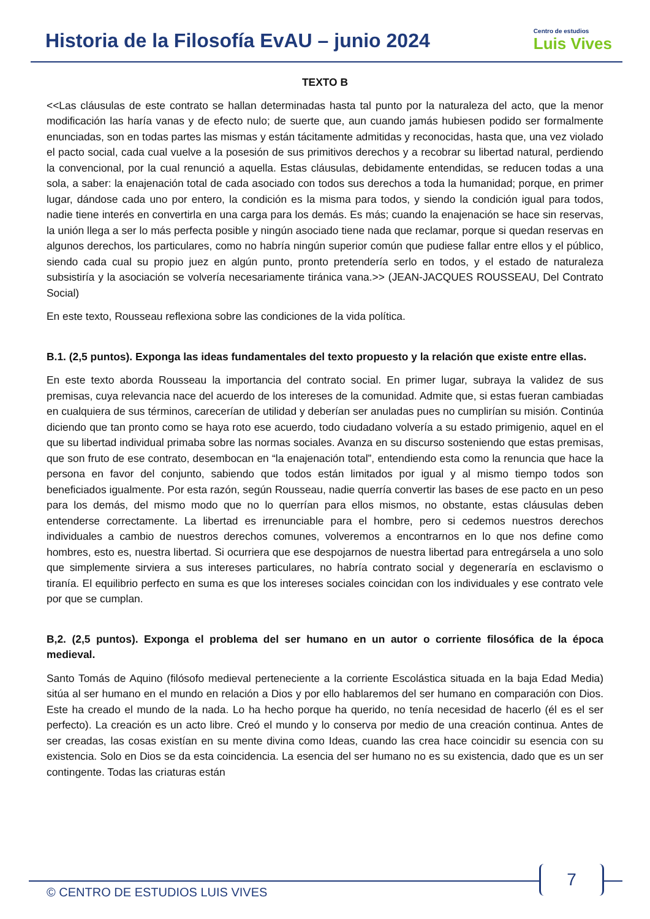Historia de la Filosofía EvAU – junio 2024
Centro de estudios
Luis Vives
TEXTO B
<<Las cláusulas de este contrato se hallan determinadas hasta tal punto por la naturaleza del acto, que la menor modificación las haría vanas y de efecto nulo; de suerte que, aun cuando jamás hubiesen podido ser formalmente enunciadas, son en todas partes las mismas y están tácitamente admitidas y reconocidas, hasta que, una vez violado el pacto social, cada cual vuelve a la posesión de sus primitivos derechos y a recobrar su libertad natural, perdiendo la convencional, por la cual renunció a aquella. Estas cláusulas, debidamente entendidas, se reducen todas a una sola, a saber: la enajenación total de cada asociado con todos sus derechos a toda la humanidad; porque, en primer lugar, dándose cada uno por entero, la condición es la misma para todos, y siendo la condición igual para todos, nadie tiene interés en convertirla en una carga para los demás. Es más; cuando la enajenación se hace sin reservas, la unión llega a ser lo más perfecta posible y ningún asociado tiene nada que reclamar, porque si quedan reservas en algunos derechos, los particulares, como no habría ningún superior común que pudiese fallar entre ellos y el público, siendo cada cual su propio juez en algún punto, pronto pretendería serlo en todos, y el estado de naturaleza subsistiría y la asociación se volvería necesariamente tiránica vana.>> (JEAN-JACQUES ROUSSEAU, Del Contrato Social)
En este texto, Rousseau reflexiona sobre las condiciones de la vida política.
B.1. (2,5 puntos). Exponga las ideas fundamentales del texto propuesto y la relación que existe entre ellas.
En este texto aborda Rousseau la importancia del contrato social. En primer lugar, subraya la validez de sus premisas, cuya relevancia nace del acuerdo de los intereses de la comunidad. Admite que, si estas fueran cambiadas en cualquiera de sus términos, carecerían de utilidad y deberían ser anuladas pues no cumplirían su misión. Continúa diciendo que tan pronto como se haya roto ese acuerdo, todo ciudadano volvería a su estado primigenio, aquel en el que su libertad individual primaba sobre las normas sociales. Avanza en su discurso sosteniendo que estas premisas, que son fruto de ese contrato, desembocan en “la enajenación total”, entendiendo esta como la renuncia que hace la persona en favor del conjunto, sabiendo que todos están limitados por igual y al mismo tiempo todos son beneficiados igualmente. Por esta razón, según Rousseau, nadie querría convertir las bases de ese pacto en un peso para los demás, del mismo modo que no lo querrían para ellos mismos, no obstante, estas cláusulas deben entenderse correctamente. La libertad es irrenunciable para el hombre, pero si cedemos nuestros derechos individuales a cambio de nuestros derechos comunes, volveremos a encontrarnos en lo que nos define como hombres, esto es, nuestra libertad. Si ocurriera que ese despojarnos de nuestra libertad para entregársela a uno solo que simplemente sirviera a sus intereses particulares, no habría contrato social y degeneraría en esclavismo o tiranía. El equilibrio perfecto en suma es que los intereses sociales coincidan con los individuales y ese contrato vele por que se cumplan.
B,2. (2,5 puntos). Exponga el problema del ser humano en un autor o corriente filosófica de la época medieval.
Santo Tomás de Aquino (filósofo medieval perteneciente a la corriente Escolástica situada en la baja Edad Media) sitúa al ser humano en el mundo en relación a Dios y por ello hablaremos del ser humano en comparación con Dios. Este ha creado el mundo de la nada. Lo ha hecho porque ha querido, no tenía necesidad de hacerlo (él es el ser perfecto). La creación es un acto libre. Creó el mundo y lo conserva por medio de una creación continua. Antes de ser creadas, las cosas existían en su mente divina como Ideas, cuando las crea hace coincidir su esencia con su existencia. Solo en Dios se da esta coincidencia. La esencia del ser humano no es su existencia, dado que es un ser contingente. Todas las criaturas están
7
© CENTRO DE ESTUDIOS LUIS VIVES